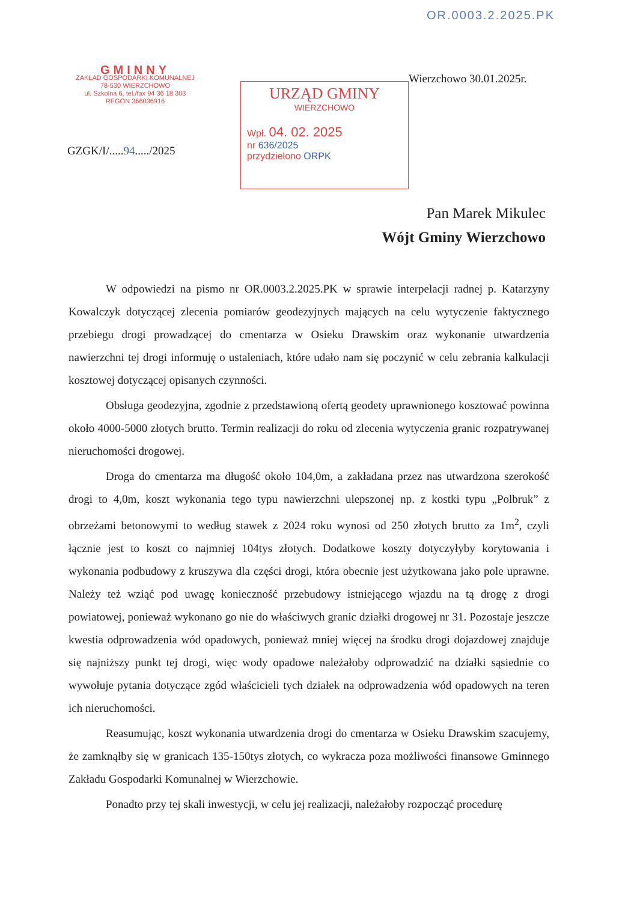OR.0003.2.2025.PK
GMINNY
ZAKŁAD GOSPODARKI KOMUNALNEJ
78-530 WIERZCHOWO
ul. Szkolna 6, tel./fax 94 36 18 303
REGON 366036916
URZĄD GMINY
WIERZCHOWO
Wpł. 04. 02. 2025
nr 636/2025
przydzielono ORPK
Wierzchowo 30.01.2025r.
GZGK/I/.....94...../2025
Pan Marek Mikulec
Wójt Gminy Wierzchowo
W odpowiedzi na pismo nr OR.0003.2.2025.PK w sprawie interpelacji radnej p. Katarzyny Kowalczyk dotyczącej zlecenia pomiarów geodezyjnych mających na celu wytyczenie faktycznego przebiegu drogi prowadzącej do cmentarza w Osieku Drawskim oraz wykonanie utwardzenia nawierzchni tej drogi informuję o ustaleniach, które udało nam się poczynić w celu zebrania kalkulacji kosztowej dotyczącej opisanych czynności.
Obsługa geodezyjna, zgodnie z przedstawioną ofertą geodety uprawnionego kosztować powinna około 4000-5000 złotych brutto. Termin realizacji do roku od zlecenia wytyczenia granic rozpatrywanej nieruchomości drogowej.
Droga do cmentarza ma długość około 104,0m, a zakładana przez nas utwardzona szerokość drogi to 4,0m, koszt wykonania tego typu nawierzchni ulepszonej np. z kostki typu „Polbruk” z obrzeżami betonowymi to według stawek z 2024 roku wynosi od 250 złotych brutto za 1m<sup>2</sup>, czyli łącznie jest to koszt co najmniej 104tys złotych. Dodatkowe koszty dotyczyłyby korytowania i wykonania podbudowy z kruszywa dla części drogi, która obecnie jest użytkowana jako pole uprawne. Należy też wziąć pod uwagę konieczność przebudowy istniejącego wjazdu na tą drogę z drogi powiatowej, ponieważ wykonano go nie do właściwych granic działki drogowej nr 31. Pozostaje jeszcze kwestia odprowadzenia wód opadowych, ponieważ mniej więcej na środku drogi dojazdowej znajduje się najniższy punkt tej drogi, więc wody opadowe należałoby odprowadzić na działki sąsiednie co wywołuje pytania dotyczące zgód właścicieli tych działek na odprowadzenia wód opadowych na teren ich nieruchomości.
Reasumując, koszt wykonania utwardzenia drogi do cmentarza w Osieku Drawskim szacujemy, że zamknąłby się w granicach 135-150tys złotych, co wykracza poza możliwości finansowe Gminnego Zakładu Gospodarki Komunalnej w Wierzchowie.
Ponadto przy tej skali inwestycji, w celu jej realizacji, należałoby rozpocząć procedurę